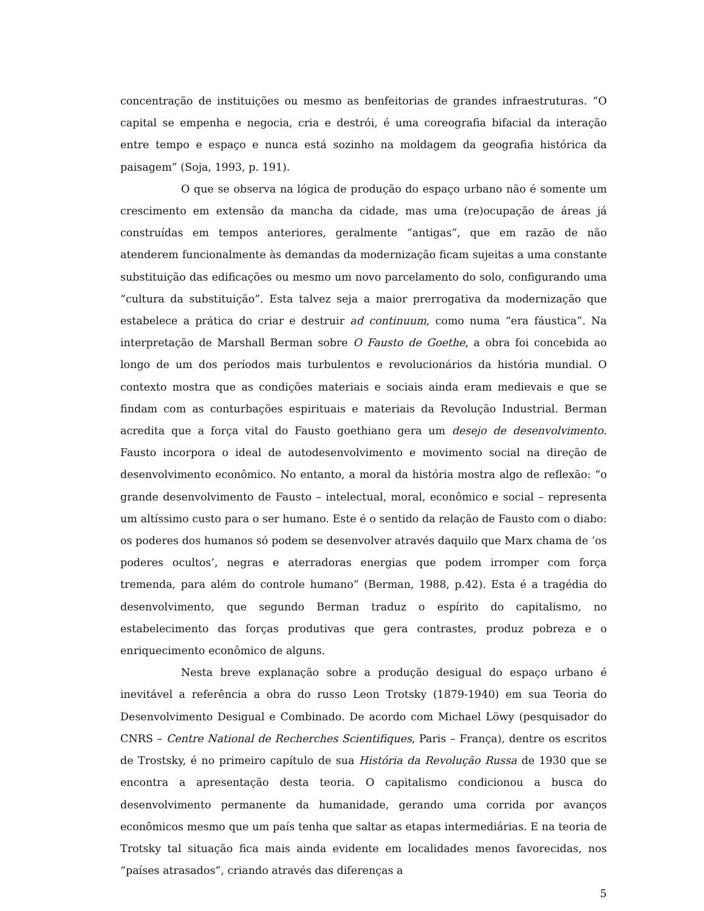concentração de instituições ou mesmo as benfeitorias de grandes infraestruturas. “O capital se empenha e negocia, cria e destrói, é uma coreografia bifacial da interação entre tempo e espaço e nunca está sozinho na moldagem da geografia histórica da paisagem” (Soja, 1993, p. 191).
O que se observa na lógica de produção do espaço urbano não é somente um crescimento em extensão da mancha da cidade, mas uma (re)ocupação de áreas já construídas em tempos anteriores, geralmente “antigas”, que em razão de não atenderem funcionalmente às demandas da modernização ficam sujeitas a uma constante substituição das edificações ou mesmo um novo parcelamento do solo, configurando uma “cultura da substituição”. Esta talvez seja a maior prerrogativa da modernização que estabelece a prática do criar e destruir ad continuum, como numa “era fáustica”. Na interpretação de Marshall Berman sobre O Fausto de Goethe, a obra foi concebida ao longo de um dos períodos mais turbulentos e revolucionários da história mundial. O contexto mostra que as condições materiais e sociais ainda eram medievais e que se findam com as conturbações espirituais e materiais da Revolução Industrial. Berman acredita que a força vital do Fausto goethiano gera um desejo de desenvolvimento. Fausto incorpora o ideal de autodesenvolvimento e movimento social na direção de desenvolvimento econômico. No entanto, a moral da história mostra algo de reflexão: “o grande desenvolvimento de Fausto – intelectual, moral, econômico e social – representa um altíssimo custo para o ser humano. Este é o sentido da relação de Fausto com o diabo: os poderes dos humanos só podem se desenvolver através daquilo que Marx chama de ‘os poderes ocultos’, negras e aterradoras energias que podem irromper com força tremenda, para além do controle humano” (Berman, 1988, p.42). Esta é a tragédia do desenvolvimento, que segundo Berman traduz o espírito do capitalismo, no estabelecimento das forças produtivas que gera contrastes, produz pobreza e o enriquecimento econômico de alguns.
Nesta breve explanação sobre a produção desigual do espaço urbano é inevitável a referência a obra do russo Leon Trotsky (1879-1940) em sua Teoria do Desenvolvimento Desigual e Combinado. De acordo com Michael Löwy (pesquisador do CNRS – Centre National de Recherches Scientifiques, Paris – França), dentre os escritos de Trostsky, é no primeiro capítulo de sua História da Revolução Russa de 1930 que se encontra a apresentação desta teoria. O capitalismo condicionou a busca do desenvolvimento permanente da humanidade, gerando uma corrida por avanços econômicos mesmo que um país tenha que saltar as etapas intermediárias. E na teoria de Trotsky tal situação fica mais ainda evidente em localidades menos favorecidas, nos “países atrasados”, criando através das diferenças a
5